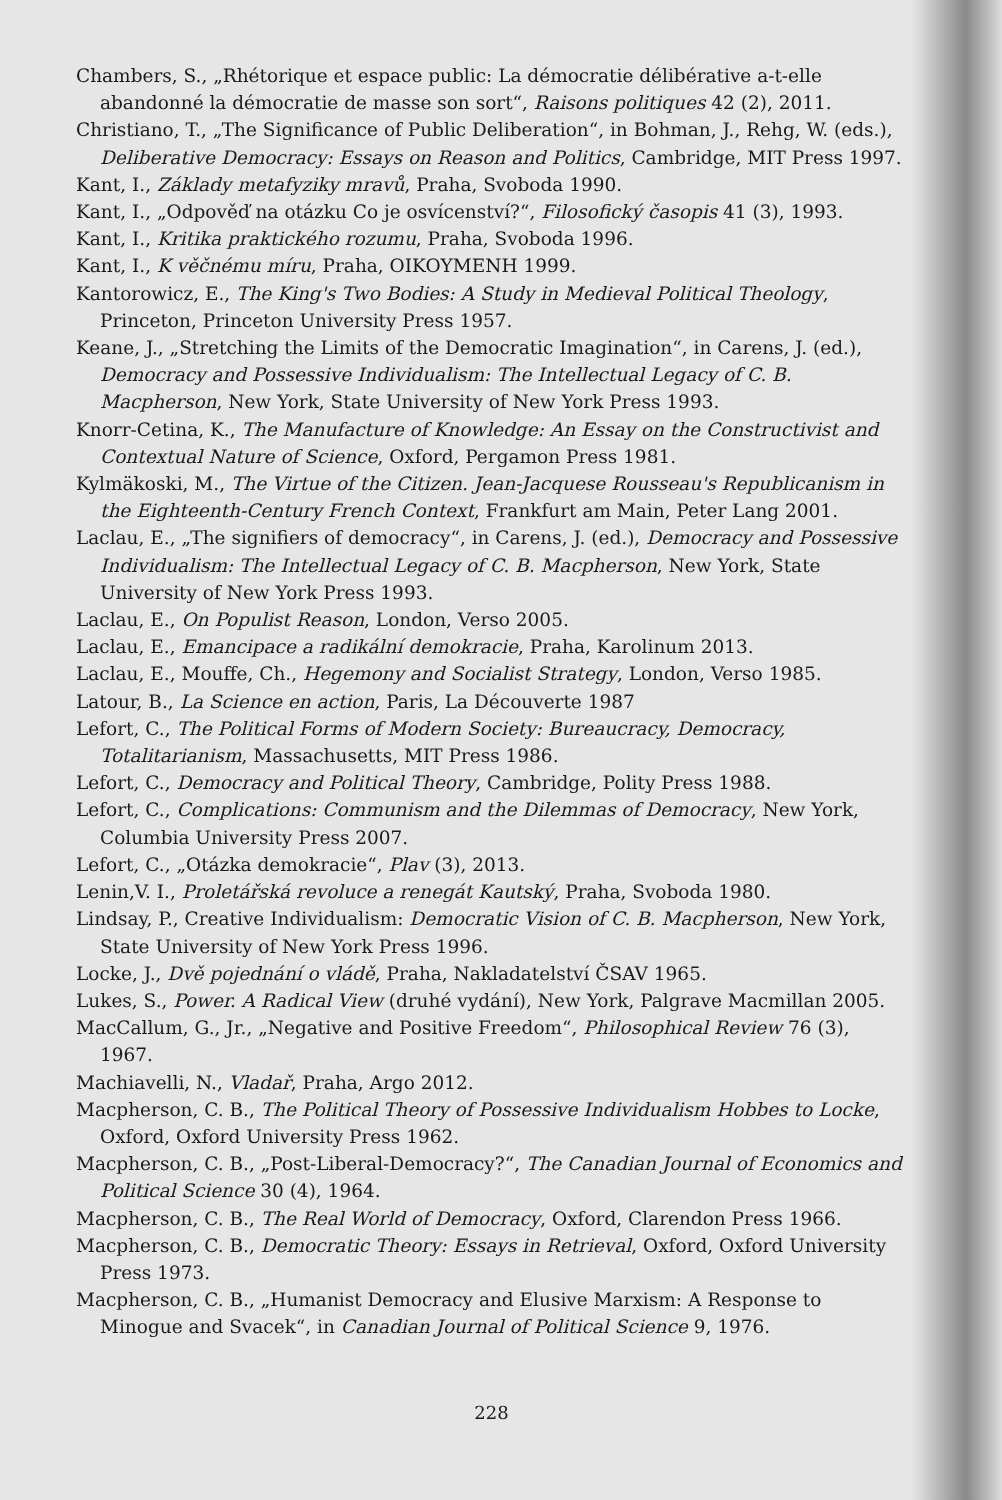Chambers, S., „Rhétorique et espace public: La démocratie délibérative a-t-elle abandonné la démocratie de masse son sort“, Raisons politiques 42 (2), 2011.
Christiano, T., „The Significance of Public Deliberation“, in Bohman, J., Rehg, W. (eds.), Deliberative Democracy: Essays on Reason and Politics, Cambridge, MIT Press 1997.
Kant, I., Základy metafyziky mravů, Praha, Svoboda 1990.
Kant, I., „Odpověď na otázku Co je osvícenství?“, Filosofický časopis 41 (3), 1993.
Kant, I., Kritika praktického rozumu, Praha, Svoboda 1996.
Kant, I., K věčnému míru, Praha, OIKOYMENH 1999.
Kantorowicz, E., The King's Two Bodies: A Study in Medieval Political Theology, Princeton, Princeton University Press 1957.
Keane, J., „Stretching the Limits of the Democratic Imagination“, in Carens, J. (ed.), Democracy and Possessive Individualism: The Intellectual Legacy of C. B. Macpherson, New York, State University of New York Press 1993.
Knorr-Cetina, K., The Manufacture of Knowledge: An Essay on the Constructivist and Contextual Nature of Science, Oxford, Pergamon Press 1981.
Kylmäkoski, M., The Virtue of the Citizen. Jean-Jacquese Rousseau's Republicanism in the Eighteenth-Century French Context, Frankfurt am Main, Peter Lang 2001.
Laclau, E., „The signifiers of democracy“, in Carens, J. (ed.), Democracy and Possessive Individualism: The Intellectual Legacy of C. B. Macpherson, New York, State University of New York Press 1993.
Laclau, E., On Populist Reason, London, Verso 2005.
Laclau, E., Emancipace a radikální demokracie, Praha, Karolinum 2013.
Laclau, E., Mouffe, Ch., Hegemony and Socialist Strategy, London, Verso 1985.
Latour, B., La Science en action, Paris, La Découverte 1987
Lefort, C., The Political Forms of Modern Society: Bureaucracy, Democracy, Totalitarianism, Massachusetts, MIT Press 1986.
Lefort, C., Democracy and Political Theory, Cambridge, Polity Press 1988.
Lefort, C., Complications: Communism and the Dilemmas of Democracy, New York, Columbia University Press 2007.
Lefort, C., „Otázka demokracie“, Plav (3), 2013.
Lenin,V. I., Proletářská revoluce a renegát Kautský, Praha, Svoboda 1980.
Lindsay, P., Creative Individualism: Democratic Vision of C. B. Macpherson, New York, State University of New York Press 1996.
Locke, J., Dvě pojednání o vládě, Praha, Nakladatelství ČSAV 1965.
Lukes, S., Power. A Radical View (druhé vydání), New York, Palgrave Macmillan 2005.
MacCallum, G., Jr., „Negative and Positive Freedom“, Philosophical Review 76 (3), 1967.
Machiavelli, N., Vladař, Praha, Argo 2012.
Macpherson, C. B., The Political Theory of Possessive Individualism Hobbes to Locke, Oxford, Oxford University Press 1962.
Macpherson, C. B., „Post-Liberal-Democracy?“, The Canadian Journal of Economics and Political Science 30 (4), 1964.
Macpherson, C. B., The Real World of Democracy, Oxford, Clarendon Press 1966.
Macpherson, C. B., Democratic Theory: Essays in Retrieval, Oxford, Oxford University Press 1973.
Macpherson, C. B., „Humanist Democracy and Elusive Marxism: A Response to Minogue and Svacek“, in Canadian Journal of Political Science 9, 1976.
228